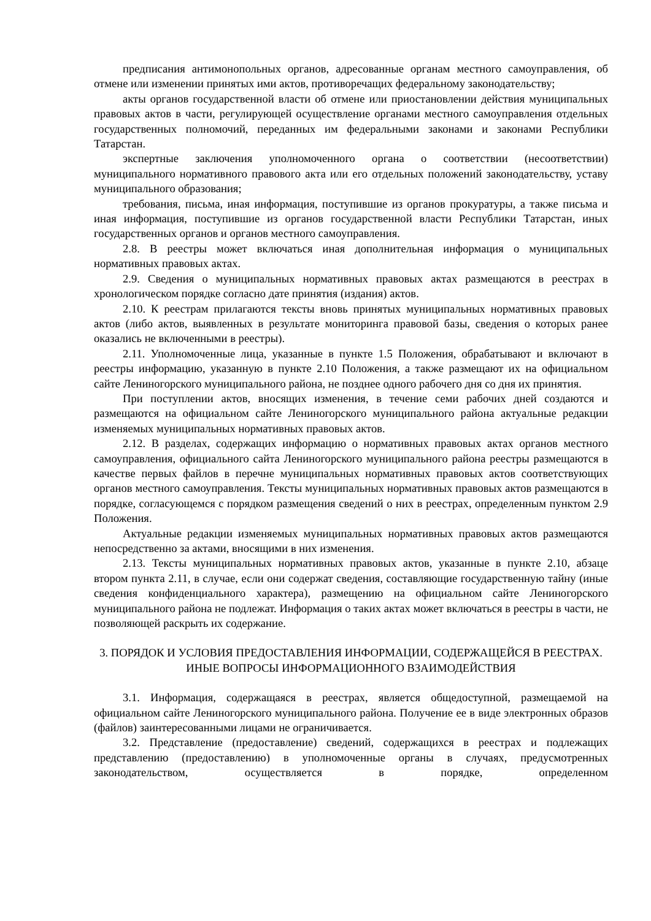предписания антимонопольных органов, адресованные органам местного самоуправления, об отмене или изменении принятых ими актов, противоречащих федеральному законодательству;
акты органов государственной власти об отмене или приостановлении действия муниципальных правовых актов в части, регулирующей осуществление органами местного самоуправления отдельных государственных полномочий, переданных им федеральными законами и законами Республики Татарстан.
экспертные заключения уполномоченного органа о соответствии (несоответствии) муниципального нормативного правового акта или его отдельных положений законодательству, уставу муниципального образования;
требования, письма, иная информация, поступившие из органов прокуратуры, а также письма и иная информация, поступившие из органов государственной власти Республики Татарстан, иных государственных органов и органов местного самоуправления.
2.8. В реестры может включаться иная дополнительная информация о муниципальных нормативных правовых актах.
2.9. Сведения о муниципальных нормативных правовых актах размещаются в реестрах в хронологическом порядке согласно дате принятия (издания) актов.
2.10. К реестрам прилагаются тексты вновь принятых муниципальных нормативных правовых актов (либо актов, выявленных в результате мониторинга правовой базы, сведения о которых ранее оказались не включенными в реестры).
2.11. Уполномоченные лица, указанные в пункте 1.5 Положения, обрабатывают и включают в реестры информацию, указанную в пункте 2.10 Положения, а также размещают их на официальном сайте Лениногорского муниципального района, не позднее одного рабочего дня со дня их принятия.
При поступлении актов, вносящих изменения, в течение семи рабочих дней создаются и размещаются на официальном сайте Лениногорского муниципального района актуальные редакции изменяемых муниципальных нормативных правовых актов.
2.12. В разделах, содержащих информацию о нормативных правовых актах органов местного самоуправления, официального сайта Лениногорского муниципального района реестры размещаются в качестве первых файлов в перечне муниципальных нормативных правовых актов соответствующих органов местного самоуправления. Тексты муниципальных нормативных правовых актов размещаются в порядке, согласующемся с порядком размещения сведений о них в реестрах, определенным пунктом 2.9 Положения.
Актуальные редакции изменяемых муниципальных нормативных правовых актов размещаются непосредственно за актами, вносящими в них изменения.
2.13. Тексты муниципальных нормативных правовых актов, указанные в пункте 2.10, абзаце втором пункта 2.11, в случае, если они содержат сведения, составляющие государственную тайну (иные сведения конфиденциального характера), размещению на официальном сайте Лениногорского муниципального района не подлежат. Информация о таких актах может включаться в реестры в части, не позволяющей раскрыть их содержание.
3. ПОРЯДОК И УСЛОВИЯ ПРЕДОСТАВЛЕНИЯ ИНФОРМАЦИИ, СОДЕРЖАЩЕЙСЯ В РЕЕСТРАХ. ИНЫЕ ВОПРОСЫ ИНФОРМАЦИОННОГО ВЗАИМОДЕЙСТВИЯ
3.1. Информация, содержащаяся в реестрах, является общедоступной, размещаемой на официальном сайте Лениногорского муниципального района. Получение ее в виде электронных образов (файлов) заинтересованными лицами не ограничивается.
3.2. Представление (предоставление) сведений, содержащихся в реестрах и подлежащих представлению (предоставлению) в уполномоченные органы в случаях, предусмотренных законодательством, осуществляется в порядке, определенном